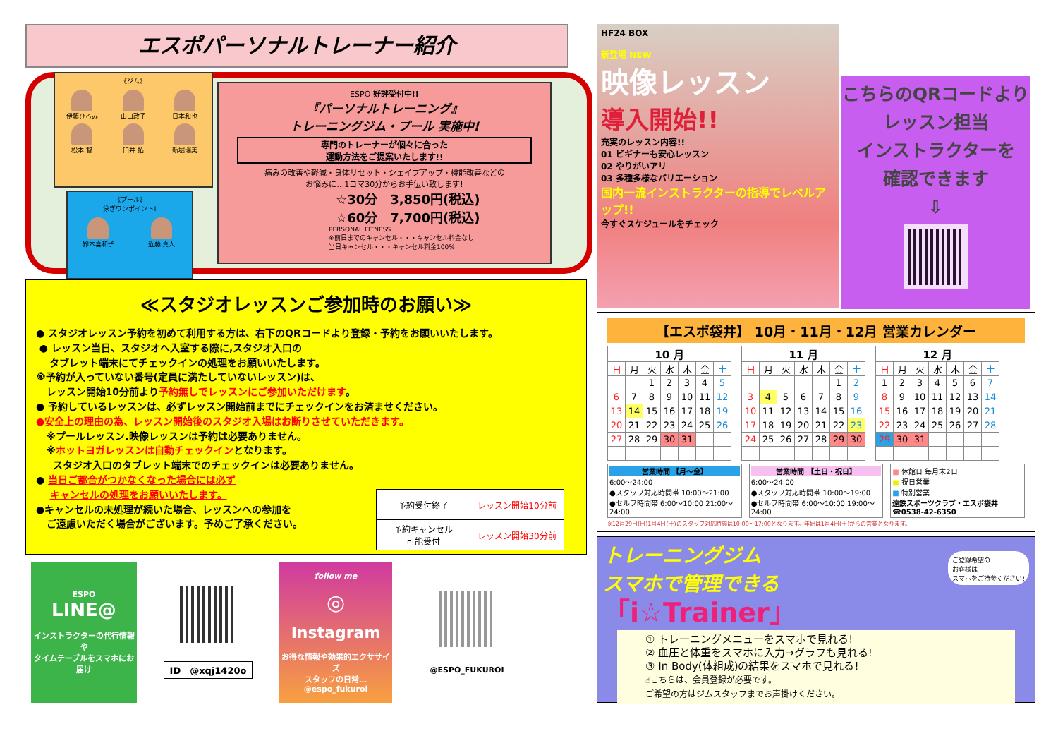エスポパーソナルトレーナー紹介
《ジム》
伊藤ひろみ
山口政子
日本和也
松本 智
臼井 拓
新堀瑞美
《プール》
泳ぎワンポイント!
鈴木喜和子
近藤 真人
ESPO 好評受付中!!
『パーソナルトレーニング』
トレーニングジム・プール 実施中!
専門のトレーナーが個々に合った
運動方法をご提案いたします!!
痛みの改善や軽減・身体リセット・シェイプアップ・機能改善などの
お悩みに…1コマ30分からお手伝い致します!
☆30分　3,850円(税込)
☆60分　7,700円(税込)
PERSONAL FITNESS
※前日までのキャンセル・・・キャンセル料金なし
当日キャンセル・・・キャンセル料金100%
≪スタジオレッスンご参加時のお願い≫
● スタジオレッスン予約を初めて利用する方は、右下のQRコードより登録・予約をお願いいたします。
● レッスン当日、スタジオへ入室する際に,スタジオ入口の
タブレット端末にてチェックインの処理をお願いいたします。
※予約が入っていない番号(定員に満たしていないレッスン)は、
レッスン開始10分前より予約無しでレッスンにご参加いただけます。
● 予約しているレッスンは、必ずレッスン開始前までにチェックインをお済ませください。
●安全上の理由の為、レッスン開始後のスタジオ入場はお断りさせていただきます。
※プールレッスン.映像レッスンは予約は必要ありません。
※ホットヨガレッスンは自動チェックインとなります。
スタジオ入口のタブレット端末でのチェックインは必要ありません。
● 当日ご都合がつかなくなった場合には必ず
キャンセルの処理をお願いいたします。
●キャンセルの未処理が続いた場合、レッスンへの参加を
ご遠慮いただく場合がございます。予めご了承ください。
| 予約受付終了 | レッスン開始10分前 |
| 予約キャンセル 可能受付 | レッスン開始30分前 |
ESPO
LINE@
インストラクターの代行情報や
タイムテーブルをスマホにお届け
ID　@xqj1420o
follow me
◎
Instagram
お得な情報や効果的エクササイズ
スタッフの日常…
@espo_fukuroi
@ESPO_FUKUROI
HF24 BOX
新登場 NEW
映像レッスン
導入開始!!
充実のレッスン内容!!
01 ビギナーも安心レッスン
02 やりがいアリ
03 多種多様なバリエーション
国内一流インストラクターの指導でレベルアップ!!
今すぐスケジュールをチェック
こちらのQRコードより
レッスン担当
インストラクターを
確認できます
⇩
【エスポ袋井】 10月・11月・12月 営業カレンダー
| 10 月 | | | | | | |
| --- | --- | --- | --- | --- | --- | --- |
| 日 | 月 | 火 | 水 | 木 | 金 | 土 |
| | | 1 | 2 | 3 | 4 | 5 |
| 6 | 7 | 8 | 9 | 10 | 11 | 12 |
| 13 | 14 | 15 | 16 | 17 | 18 | 19 |
| 20 | 21 | 22 | 23 | 24 | 25 | 26 |
| 27 | 28 | 29 | 30 | 31 | | |
| 11 月 | | | | | | |
| --- | --- | --- | --- | --- | --- | --- |
| 日 | 月 | 火 | 水 | 木 | 金 | 土 |
| | | | | | 1 | 2 |
| 3 | 4 | 5 | 6 | 7 | 8 | 9 |
| 10 | 11 | 12 | 13 | 14 | 15 | 16 |
| 17 | 18 | 19 | 20 | 21 | 22 | 23 |
| 24 | 25 | 26 | 27 | 28 | 29 | 30 |
| 12 月 | | | | | | |
| --- | --- | --- | --- | --- | --- | --- |
| 日 | 月 | 火 | 水 | 木 | 金 | 土 |
| 1 | 2 | 3 | 4 | 5 | 6 | 7 |
| 8 | 9 | 10 | 11 | 12 | 13 | 14 |
| 15 | 16 | 17 | 18 | 19 | 20 | 21 |
| 22 | 23 | 24 | 25 | 26 | 27 | 28 |
| 29 | 30 | 31 | | | | |
営業時間 【月～金】
6:00～24:00
●スタッフ対応時間帯 10:00～21:00　●セルフ時間帯 6:00～10:00 21:00～24:00
営業時間 【土日・祝日】
6:00～24:00
●スタッフ対応時間帯 10:00～19:00　●セルフ時間帯 6:00～10:00 19:00～24:00
■ 休館日 毎月末2日
■ 祝日営業
■ 特別営業
遠鉄スポーツクラブ・エスポ袋井
☎0538-42-6350
※12月29日(日)1月4日(土)のスタッフ対応時間は10:00～17:00となります。年始は1月4日(土)からの営業となります。
トレーニングジム
スマホで管理できる
ご登録希望の
お客様は
スマホをご持参ください!
「i☆Trainer」
① トレーニングメニューをスマホで見れる!
② 血圧と体重をスマホに入力→グラフも見れる!
③ In Body(体組成)の結果をスマホで見れる!
☝こちらは、会員登録が必要です。
ご希望の方はジムスタッフまでお声掛けください。